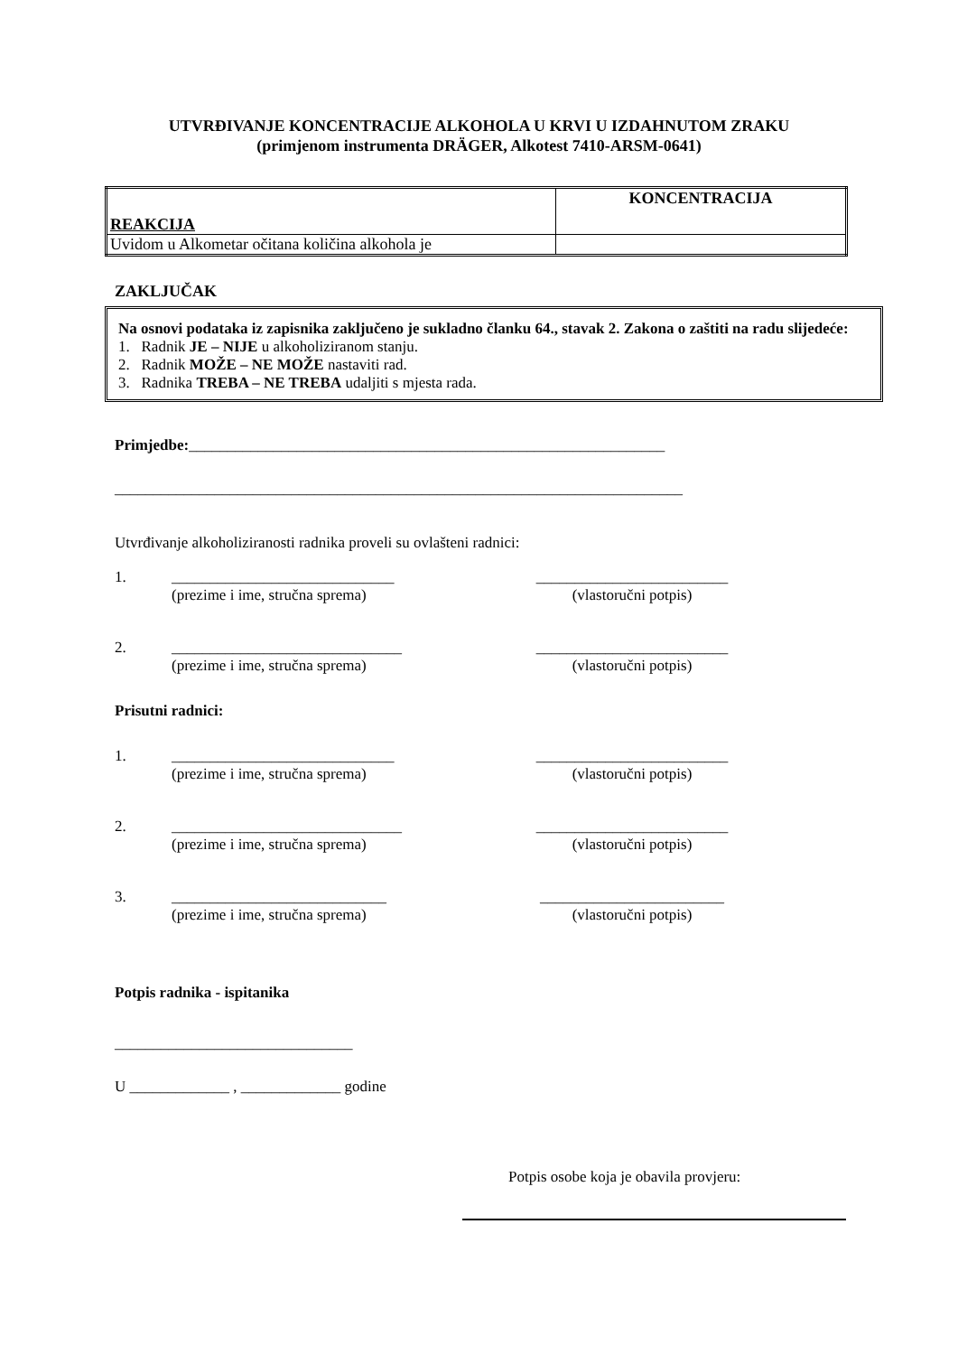UTVRĐIVANJE KONCENTRACIJE ALKOHOLA U KRVI U IZDAHNUTOM ZRAKU
(primjenom instrumenta DRÄGER, Alkotest 7410-ARSM-0641)
| REAKCIJA | KONCENTRACIJA |
| Uvidom u Alkometar očitana količina alkohola je | |
ZAKLJUČAK
Na osnovi podataka iz zapisnika zaključeno je sukladno članku 64., stavak 2. Zakona o zaštiti na radu slijedeće:
1. Radnik JE – NIJE u alkoholiziranom stanju.
2. Radnik MOŽE – NE MOŽE nastaviti rad.
3. Radnika TREBA – NE TREBA udaljiti s mjesta rada.
Primjedbe:______________________________________________________________
__________________________________________________________________________
Utvrđivanje alkoholiziranosti radnika proveli su ovlašteni radnici:
1. _____________________________ _________________________
(prezime i ime, stručna sprema) (vlastoručni potpis)
2. ______________________________ _________________________
(prezime i ime, stručna sprema) (vlastoručni potpis)
Prisutni radnici:
1. _____________________________ _________________________
(prezime i ime, stručna sprema) (vlastoručni potpis)
2. ______________________________ _________________________
(prezime i ime, stručna sprema) (vlastoručni potpis)
3. ____________________________ ________________________
(prezime i ime, stručna sprema) (vlastoručni potpis)
Potpis radnika - ispitanika
_______________________________
U _____________ , _____________ godine
Potpis osobe koja je obavila provjeru: